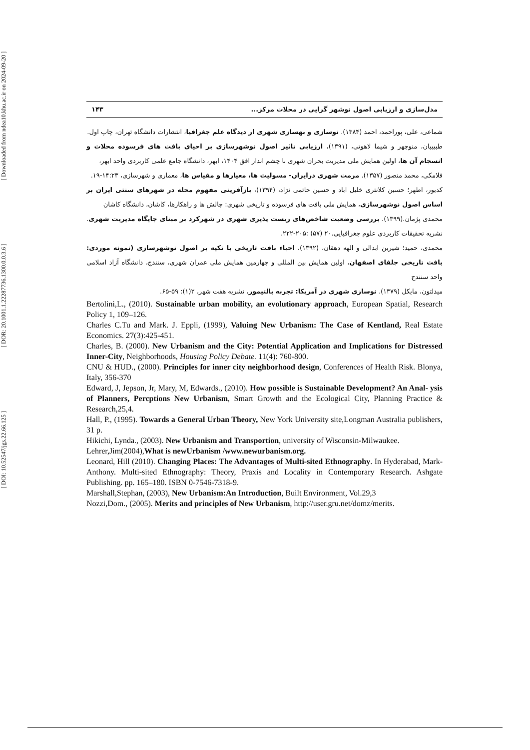[ DOI: 10.52547/jgs.22.66.125 ] [ DOR: 20.1001.1.22287736.1300.0.0.3.6 ] [ Downloaded from ndea10.khu.ac.ir on 2024-09-20 ]
مدل‌سازی و ارزیابی اصول نوشهر گرایی در محلات مرکز... ۱۴۳
شماعی، علی، پوراحمد، احمد (۱۳۸۴). نوسازی و بهسازی شهری از دیدگاه علم جغرافیا، انتشارات دانشگاه تهران، چاپ اول.
طبیبیان، منوچهر و شیما لاهوتی، (۱۳۹۱)، ارزیابی تاثیر اصول نوشهرسازی بر احیای بافت های فرسوده محلات و انسجام آن ها، اولین همایش ملی مدیریت بحران شهری با چشم انداز افق ۱۴۰۴، ابهر، دانشگاه جامع علمی کاربردی واحد ابهر،
فلامکی، محمد منصور (۱۳۵۷). مرمت شهری درایران- مسولیت ها، معیارها و مقیاس ها، معماری و شهرسازی، ۱۴:۲۳-۱۹.
کدیور، اطهر؛ حسین کلانتری خلیل اباد و حسین حاتمی نژاد، (۱۳۹۴)، بازآفرینی مفهوم محله در شهرهای سنتی ایران بر اساس اصول نوشهرسازی، همایش ملی بافت های فرسوده و تاریخی شهری: چالش ها و راهکارها، کاشان، دانشگاه کاشان
محمدی پژمان.(۱۳۹۹). بررسی وضعیت شاخص‌های زیست پذیری شهری در شهرکرد بر مبنای جایگاه مدیریت شهری. نشریه تحقیقات کاربردی علوم جغرافیایی.۲۰ (۵۷) :۲۰۵-۲۲۲.
محمدی، حمید؛ شیرین ابدالی و الهه دهقان، (۱۳۹۲)، احیاء بافت تاریخی با تکیه بر اصول نوشهرسازی (نمونه موردی: بافت تاریخی جلفای اصفهان، اولین همایش بین المللی و چهارمین همایش ملی عمران شهری، سنندج، دانشگاه آزاد اسلامی واحد سنندج
میدلتون، مایکل (۱۳۷۹). نوسازی شهری در آمریکا: تجربه بالتیمور، نشریه هفت شهر، ۲(۱): ۵۹-۶۵.
Bertolini,L., (2010). Sustainable urban mobility, an evolutionary approach, European Spatial, Research Policy 1, 109–126.
Charles C.Tu and Mark. J. Eppli, (1999), Valuing New Urbanism: The Case of Kentland, Real Estate Economics. 27(3):425-451.
Charles, B. (2000). New Urbanism and the City: Potential Application and Implications for Distressed Inner-City, Neighborhoods, Housing Policy Debate. 11(4): 760-800.
CNU & HUD., (2000). Principles for inner city neighborhood design, Conferences of Health Risk. Blonya, Italy, 356-370
Edward, J, Jepson, Jr, Mary, M, Edwards., (2010). How possible is Sustainable Development? An Anal- ysis of Planners, Percptions New Urbanism, Smart Growth and the Ecological City, Planning Practice & Research,25,4.
Hall, P., (1995). Towards a General Urban Theory, New York University site,Longman Australia publishers, 31 p.
Hikichi, Lynda., (2003). New Urbanism and Transportion, university of Wisconsin-Milwaukee.
Lehrer,Jim(2004),What is newUrbanism /www.newurbanism.org.
Leonard, Hill (2010). Changing Places: The Advantages of Multi-sited Ethnography. In Hyderabad, Mark-Anthony. Multi-sited Ethnography: Theory, Praxis and Locality in Contemporary Research. Ashgate Publishing. pp. 165–180. ISBN 0-7546-7318-9.
Marshall,Stephan, (2003), New Urbanism:An Introduction, Built Environment, Vol.29,3
Nozzi,Dom., (2005). Merits and principles of New Urbanism, http://user.gru.net/domz/merits.